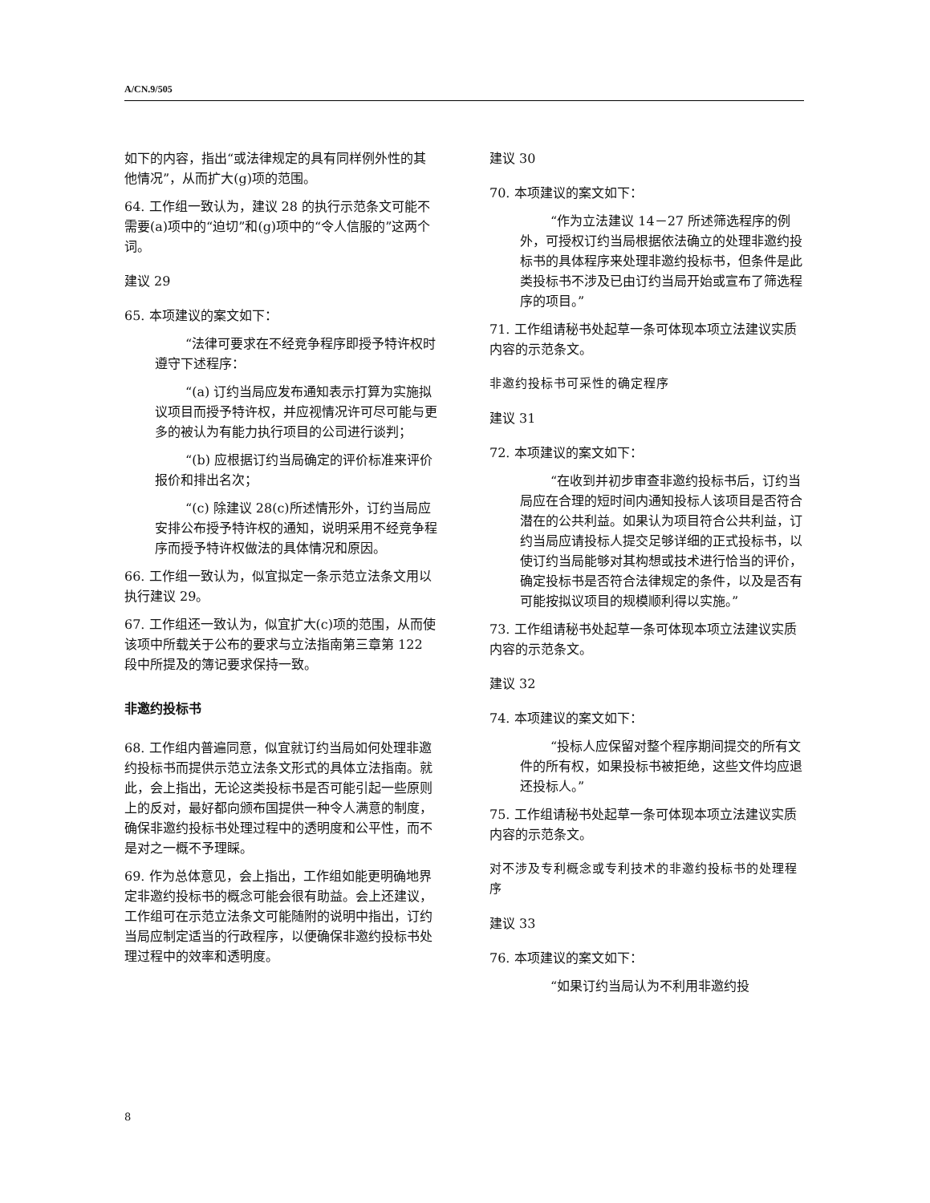A/CN.9/505
如下的内容，指出“或法律规定的具有同样例外性的其他情况”，从而扩大(g)项的范围。
64. 工作组一致认为，建议 28 的执行示范条文可能不需要(a)项中的“迫切”和(g)项中的“令人信服的”这两个词。
建议 29
65. 本项建议的案文如下：
“法律可要求在不经竞争程序即授予特许权时遵守下述程序：
“(a) 订约当局应发布通知表示打算为实施拟议项目而授予特许权，并应视情况许可尽可能与更多的被认为有能力执行项目的公司进行谈判；
“(b) 应根据订约当局确定的评价标准来评价报价和排出名次；
“(c) 除建议 28(c)所述情形外，订约当局应安排公布授予特许权的通知，说明采用不经竞争程序而授予特许权做法的具体情况和原因。
66. 工作组一致认为，似宜拟定一条示范立法条文用以执行建议 29。
67. 工作组还一致认为，似宜扩大(c)项的范围，从而使该项中所载关于公布的要求与立法指南第三章第 122 段中所提及的簿记要求保持一致。
非邀约投标书
68. 工作组内普遍同意，似宜就订约当局如何处理非邀约投标书而提供示范立法条文形式的具体立法指南。就此，会上指出，无论这类投标书是否可能引起一些原则上的反对，最好都向颁布国提供一种令人满意的制度，确保非邀约投标书处理过程中的透明度和公平性，而不是对之一概不予理睬。
69. 作为总体意见，会上指出，工作组如能更明确地界定非邀约投标书的概念可能会很有助益。会上还建议，工作组可在示范立法条文可能随附的说明中指出，订约当局应制定适当的行政程序，以便确保非邀约投标书处理过程中的效率和透明度。
建议 30
70. 本项建议的案文如下：
“作为立法建议 14－27 所述筛选程序的例外，可授权订约当局根据依法确立的处理非邀约投标书的具体程序来处理非邀约投标书，但条件是此类投标书不涉及已由订约当局开始或宣布了筛选程序的项目。”
71. 工作组请秘书处起草一条可体现本项立法建议实质内容的示范条文。
非邀约投标书可采性的确定程序
建议 31
72. 本项建议的案文如下：
“在收到并初步审查非邀约投标书后，订约当局应在合理的短时间内通知投标人该项目是否符合潜在的公共利益。如果认为项目符合公共利益，订约当局应请投标人提交足够详细的正式投标书，以使订约当局能够对其构想或技术进行恰当的评价，确定投标书是否符合法律规定的条件，以及是否有可能按拟议项目的规模顺利得以实施。”
73. 工作组请秘书处起草一条可体现本项立法建议实质内容的示范条文。
建议 32
74. 本项建议的案文如下：
“投标人应保留对整个程序期间提交的所有文件的所有权，如果投标书被拒绝，这些文件均应退还投标人。”
75. 工作组请秘书处起草一条可体现本项立法建议实质内容的示范条文。
对不涉及专利概念或专利技术的非邀约投标书的处理程序
建议 33
76. 本项建议的案文如下：
“如果订约当局认为不利用非邀约投
8